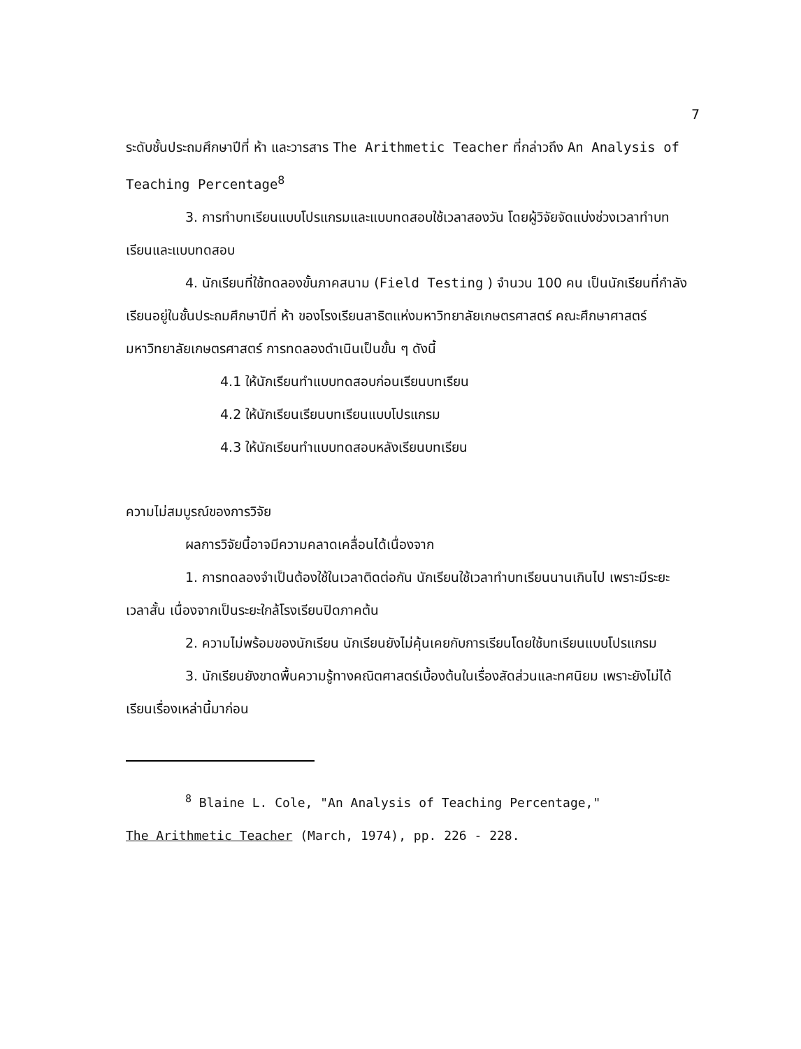7
ระดับชั้นประถมศึกษาปีที่ ห้า และวารสาร The Arithmetic Teacher ที่กล่าวถึง An Analysis of Teaching Percentage<sup>8</sup>
3. การทำบทเรียนแบบโปรแกรมและแบบทดสอบใช้เวลาสองวัน โดยผู้วิจัยจัดแบ่งช่วงเวลาทำบทเรียนและแบบทดสอบ
4. นักเรียนที่ใช้ทดลองขั้นภาคสนาม (Field Testing ) จำนวน 100 คน เป็นนักเรียนที่กำลังเรียนอยู่ในชั้นประถมศึกษาปีที่ ห้า ของโรงเรียนสาธิตแห่งมหาวิทยาลัยเกษตรศาสตร์ คณะศึกษาศาสตร์ มหาวิทยาลัยเกษตรศาสตร์ การทดลองดำเนินเป็นขั้น ๆ ดังนี้
4.1 ให้นักเรียนทำแบบทดสอบก่อนเรียนบทเรียน
4.2 ให้นักเรียนเรียนบทเรียนแบบโปรแกรม
4.3 ให้นักเรียนทำแบบทดสอบหลังเรียนบทเรียน
ความไม่สมบูรณ์ของการวิจัย
ผลการวิจัยนี้อาจมีความคลาดเคลื่อนได้เนื่องจาก
1. การทดลองจำเป็นต้องใช้ในเวลาติดต่อกัน นักเรียนใช้เวลาทำบทเรียนนานเกินไป เพราะมีระยะเวลาสั้น เนื่องจากเป็นระยะใกล้โรงเรียนปิดภาคต้น
2. ความไม่พร้อมของนักเรียน นักเรียนยังไม่คุ้นเคยกับการเรียนโดยใช้บทเรียนแบบโปรแกรม
3. นักเรียนยังขาดพื้นความรู้ทางคณิตศาสตร์เบื้องต้นในเรื่องสัดส่วนและทศนิยม เพราะยังไม่ได้เรียนเรื่องเหล่านี้มาก่อน
<sup>8</sup> Blaine L. Cole, "An Analysis of Teaching Percentage,"
The Arithmetic Teacher (March, 1974), pp. 226 - 228.